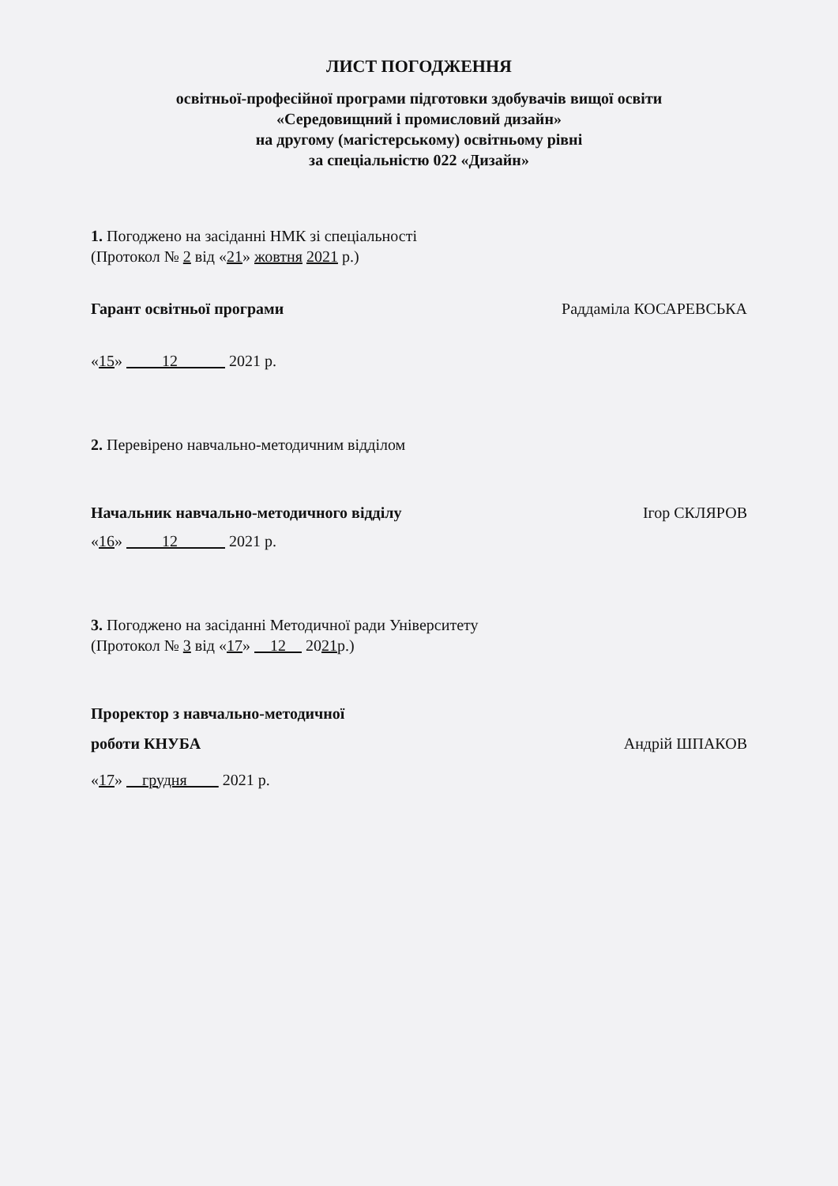ЛИСТ ПОГОДЖЕННЯ
освітньої-професійної програми підготовки здобувачів вищої освіти
«Середовищний і промисловий дизайн»
на другому (магістерському) освітньому рівні
за спеціальністю 022 «Дизайн»
1. Погоджено на засіданні НМК зі спеціальності
(Протокол № 2 від «21» жовтня 2021 р.)
Гарант освітньої програми Раддаміла КОСАРЕВСЬКА
«15» 12 2021 р.
2. Перевірено навчально-методичним відділом
Начальник навчально-методичного відділу Ігор СКЛЯРОВ
«16» 12 2021 р.
3. Погоджено на засіданні Методичної ради Університету
(Протокол № 3 від «17» 12 2021р.)
Проректор з навчально-методичної
роботи КНУБА Андрій ШПАКОВ
«17» грудня 2021 р.